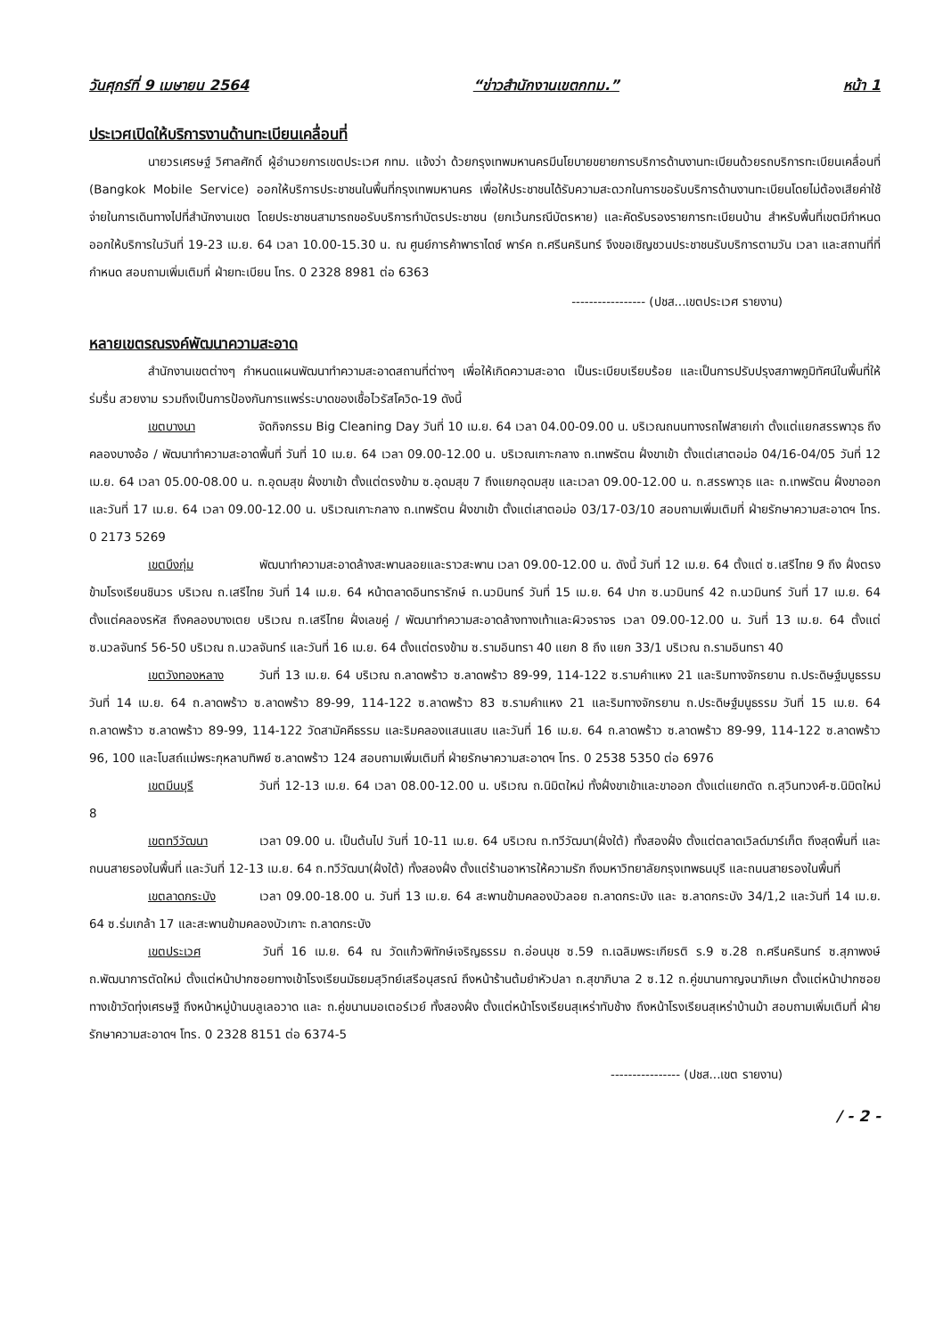วันศุกร์ที่ 9 เมษายน 2564 “ข่าวสำนักงานเขตกทม.” หน้า 1
ประเวศเปิดให้บริการงานด้านทะเบียนเคลื่อนที่
นายวรเศรษฐ์ วิศาลศักดิ์ ผู้อำนวยการเขตประเวศ กทม. แจ้งว่า ด้วยกรุงเทพมหานครมีนโยบายขยายการบริการด้านงานทะเบียนด้วยรถบริการทะเบียนเคลื่อนที่ (Bangkok Mobile Service) ออกให้บริการประชาชนในพื้นที่กรุงเทพมหานคร เพื่อให้ประชาชนได้รับความสะดวกในการขอรับบริการด้านงานทะเบียนโดยไม่ต้องเสียค่าใช้จ่ายในการเดินทางไปที่สำนักงานเขต โดยประชาชนสามารถขอรับบริการทำบัตรประชาชน (ยกเว้นกรณีบัตรหาย) และคัดรับรองรายการทะเบียนบ้าน สำหรับพื้นที่เขตมีกำหนดออกให้บริการในวันที่ 19-23 เม.ย. 64 เวลา 10.00-15.30 น. ณ ศูนย์การค้าพาราไดซ์ พาร์ค ถ.ศรีนครินทร์ จึงขอเชิญชวนประชาชนรับบริการตามวัน เวลา และสถานที่ที่กำหนด สอบถามเพิ่มเติมที่ ฝ่ายทะเบียน โทร. 0 2328 8981 ต่อ 6363
----------------- (ปชส...เขตประเวศ รายงาน)
หลายเขตรณรงค์พัฒนาความสะอาด
สำนักงานเขตต่างๆ กำหนดแผนพัฒนาทำความสะอาดสถานที่ต่างๆ เพื่อให้เกิดความสะอาด เป็นระเบียบเรียบร้อย และเป็นการปรับปรุงสภาพภูมิทัศน์ในพื้นที่ให้ร่มรื่น สวยงาม รวมถึงเป็นการป้องกันการแพร่ระบาดของเชื้อไวรัสโควิด-19 ดังนี้
เขตบางนา จัดกิจกรรม Big Cleaning Day วันที่ 10 เม.ย. 64 เวลา 04.00-09.00 น. บริเวณถนนทางรถไฟสายเก่า ตั้งแต่แยกสรรพาวุธ ถึงคลองบางอ้อ / พัฒนาทำความสะอาดพื้นที่ วันที่ 10 เม.ย. 64 เวลา 09.00-12.00 น. บริเวณเกาะกลาง ถ.เทพรัตน ฝั่งขาเข้า ตั้งแต่เสาตอม่อ 04/16-04/05 วันที่ 12 เม.ย. 64 เวลา 05.00-08.00 น. ถ.อุดมสุข ฝั่งขาเข้า ตั้งแต่ตรงข้าม ซ.อุดมสุข 7 ถึงแยกอุดมสุข และเวลา 09.00-12.00 น. ถ.สรรพาวุธ และ ถ.เทพรัตน ฝั่งขาออก และวันที่ 17 เม.ย. 64 เวลา 09.00-12.00 น. บริเวณเกาะกลาง ถ.เทพรัตน ฝั่งขาเข้า ตั้งแต่เสาตอม่อ 03/17-03/10 สอบถามเพิ่มเติมที่ ฝ่ายรักษาความสะอาดฯ โทร. 0 2173 5269
เขตบึงกุ่ม พัฒนาทำความสะอาดล้างสะพานลอยและราวสะพาน เวลา 09.00-12.00 น. ดังนี้ วันที่ 12 เม.ย. 64 ตั้งแต่ ซ.เสรีไทย 9 ถึง ฝั่งตรงข้ามโรงเรียนชินวร บริเวณ ถ.เสรีไทย วันที่ 14 เม.ย. 64 หน้าตลาดอินทรารักษ์ ถ.นวมินทร์ วันที่ 15 เม.ย. 64 ปาก ซ.นวมินทร์ 42 ถ.นวมินทร์ วันที่ 17 เม.ย. 64 ตั้งแต่คลองรหัส ถึงคลองบางเตย บริเวณ ถ.เสรีไทย ฝั่งเลขคู่ / พัฒนาทำความสะอาดล้างทางเท้าและผิวจราจร เวลา 09.00-12.00 น. วันที่ 13 เม.ย. 64 ตั้งแต่ ซ.นวลจันทร์ 56-50 บริเวณ ถ.นวลจันทร์ และวันที่ 16 เม.ย. 64 ตั้งแต่ตรงข้าม ซ.รามอินทรา 40 แยก 8 ถึง แยก 33/1 บริเวณ ถ.รามอินทรา 40
เขตวังทองหลาง วันที่ 13 เม.ย. 64 บริเวณ ถ.ลาดพร้าว ซ.ลาดพร้าว 89-99, 114-122 ซ.รามคำแหง 21 และริมทางจักรยาน ถ.ประดิษฐ์มนูธรรม วันที่ 14 เม.ย. 64 ถ.ลาดพร้าว ซ.ลาดพร้าว 89-99, 114-122 ซ.ลาดพร้าว 83 ซ.รามคำแหง 21 และริมทางจักรยาน ถ.ประดิษฐ์มนูธรรม วันที่ 15 เม.ย. 64 ถ.ลาดพร้าว ซ.ลาดพร้าว 89-99, 114-122 วัดสามัคคีธรรม และริมคลองแสนแสบ และวันที่ 16 เม.ย. 64 ถ.ลาดพร้าว ซ.ลาดพร้าว 89-99, 114-122 ซ.ลาดพร้าว 96, 100 และโบสถ์แม่พระกุหลาบทิพย์ ซ.ลาดพร้าว 124 สอบถามเพิ่มเติมที่ ฝ่ายรักษาความสะอาดฯ โทร. 0 2538 5350 ต่อ 6976
เขตมีนบุรี วันที่ 12-13 เม.ย. 64 เวลา 08.00-12.00 น. บริเวณ ถ.นิมิตใหม่ ทั้งฝั่งขาเข้าและขาออก ตั้งแต่แยกตัด ถ.สุวินทวงศ์-ซ.นิมิตใหม่ 8
เขตทวีวัฒนา เวลา 09.00 น. เป็นต้นไป วันที่ 10-11 เม.ย. 64 บริเวณ ถ.ทวีวัฒนา(ฝั่งใต้) ทั้งสองฝั่ง ตั้งแต่ตลาดเวิลด์มาร์เก็ต ถึงสุดพื้นที่ และถนนสายรองในพื้นที่ และวันที่ 12-13 เม.ย. 64 ถ.ทวีวัฒนา(ฝั่งใต้) ทั้งสองฝั่ง ตั้งแต่ร้านอาหารให้ความรัก ถึงมหาวิทยาลัยกรุงเทพธนบุรี และถนนสายรองในพื้นที่
เขตลาดกระบัง เวลา 09.00-18.00 น. วันที่ 13 เม.ย. 64 สะพานข้ามคลองบัวลอย ถ.ลาดกระบัง และ ซ.ลาดกระบัง 34/1,2 และวันที่ 14 เม.ย. 64 ซ.ร่มเกล้า 17 และสะพานข้ามคลองบัวเกาะ ถ.ลาดกระบัง
เขตประเวศ วันที่ 16 เม.ย. 64 ณ วัดแก้วพิทักษ์เจริญธรรม ถ.อ่อนนุช ซ.59 ถ.เฉลิมพระเกียรติ ร.9 ซ.28 ถ.ศรีนครินทร์ ซ.สุภาพงษ์ ถ.พัฒนาการตัดใหม่ ตั้งแต่หน้าปากซอยทางเข้าโรงเรียนมัธยมสุวิทย์เสรีอนุสรณ์ ถึงหน้าร้านต้มยำหัวปลา ถ.สุขาภิบาล 2 ซ.12 ถ.คู่ขนานกาญจนาภิเษก ตั้งแต่หน้าปากซอยทางเข้าวัดทุ่งเศรษฐี ถึงหน้าหมู่บ้านบลูเลอวาด และ ถ.คู่ขนานมอเตอร์เวย์ ทั้งสองฝั่ง ตั้งแต่หน้าโรงเรียนสุเหร่าทับช้าง ถึงหน้าโรงเรียนสุเหร่าบ้านม้า สอบถามเพิ่มเติมที่ ฝ่ายรักษาความสะอาดฯ โทร. 0 2328 8151 ต่อ 6374-5
---------------- (ปชส...เขต รายงาน)
/ - 2 -